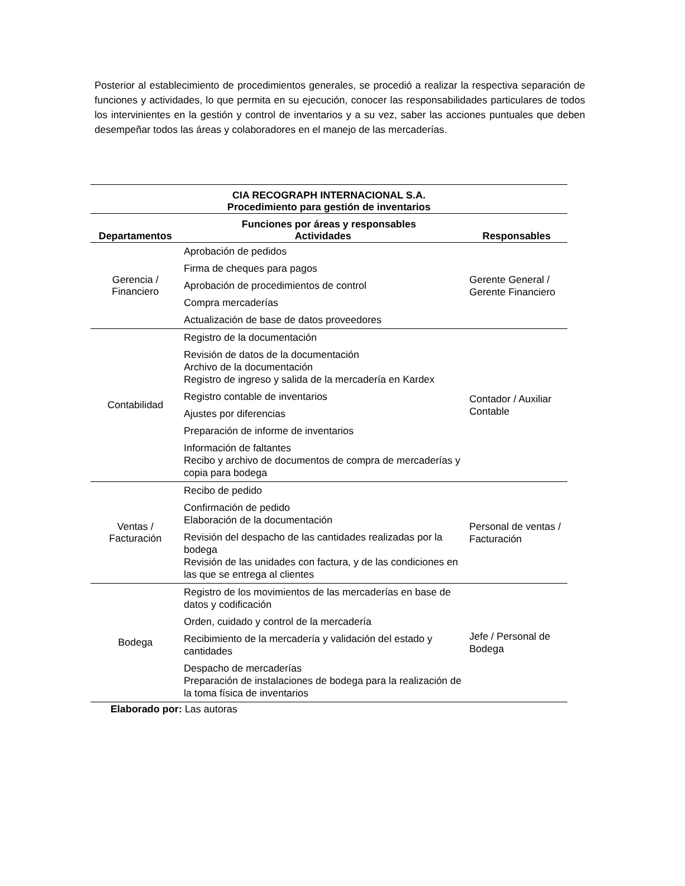Posterior al establecimiento de procedimientos generales, se procedió a realizar la respectiva separación de funciones y actividades, lo que permita en su ejecución, conocer las responsabilidades particulares de todos los intervinientes en la gestión y control de inventarios y a su vez, saber las acciones puntuales que deben desempeñar todos las áreas y colaboradores en el manejo de las mercaderías.
| CIA RECOGRAPH INTERNACIONAL S.A. | | |
| --- | --- | --- |
| Procedimiento para gestión de inventarios | | |
| Funciones por áreas y responsables | | |
| Departamentos | Actividades | Responsables |
| Gerencia / Financiero | Aprobación de pedidos Firma de cheques para pagos Aprobación de procedimientos de control Compra mercaderías Actualización de base de datos proveedores | Gerente General / Gerente Financiero |
| Contabilidad | Registro de la documentación Revisión de datos de la documentación Archivo de la documentación Registro de ingreso y salida de la mercadería en Kardex Registro contable de inventarios Ajustes por diferencias Preparación de informe de inventarios Información de faltantes Recibo y archivo de documentos de compra de mercaderías y copia para bodega | Contador / Auxiliar Contable |
| Ventas / Facturación | Recibo de pedido Confirmación de pedido Elaboración de la documentación Revisión del despacho de las cantidades realizadas por la bodega Revisión de las unidades con factura, y de las condiciones en las que se entrega al clientes | Personal de ventas / Facturación |
| Bodega | Registro de los movimientos de las mercaderías en base de datos y codificación Orden, cuidado y control de la mercadería Recibimiento de la mercadería y validación del estado y cantidades Despacho de mercaderías Preparación de instalaciones de bodega para la realización de la toma física de inventarios | Jefe / Personal de Bodega |
Elaborado por: Las autoras